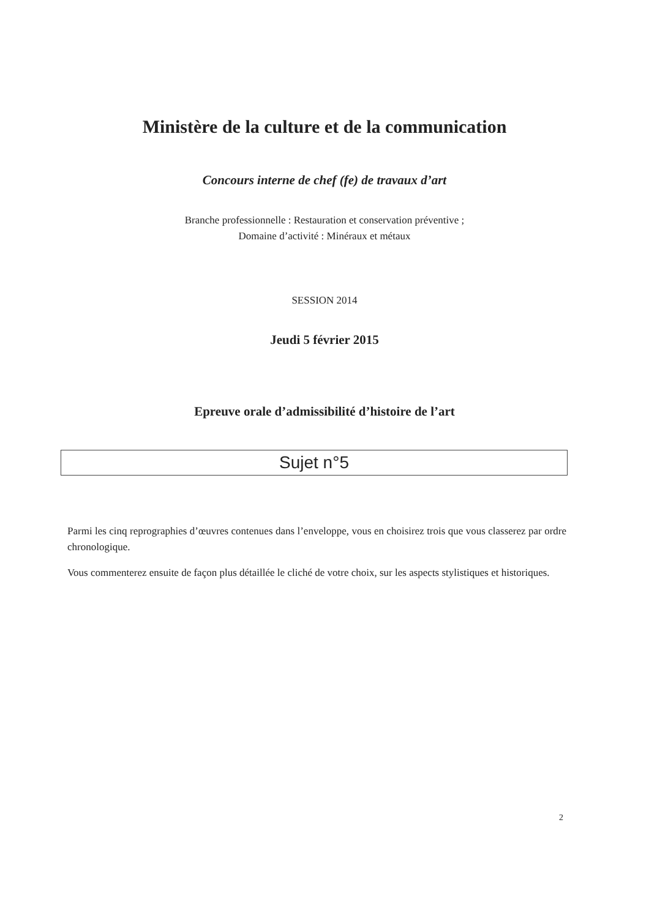Ministère de la culture et de la communication
Concours interne de chef (fe) de travaux d’art
Branche professionnelle : Restauration et conservation préventive ;
Domaine d’activité : Minéraux et métaux
SESSION 2014
Jeudi 5 février 2015
Epreuve orale d’admissibilité d’histoire de l’art
Sujet n°5
Parmi les cinq reprographies d’œuvres contenues dans l’enveloppe, vous en choisirez trois que vous classerez par ordre chronologique.
Vous commenterez ensuite de façon plus détaillée le cliché de votre choix, sur les aspects stylistiques et historiques.
2